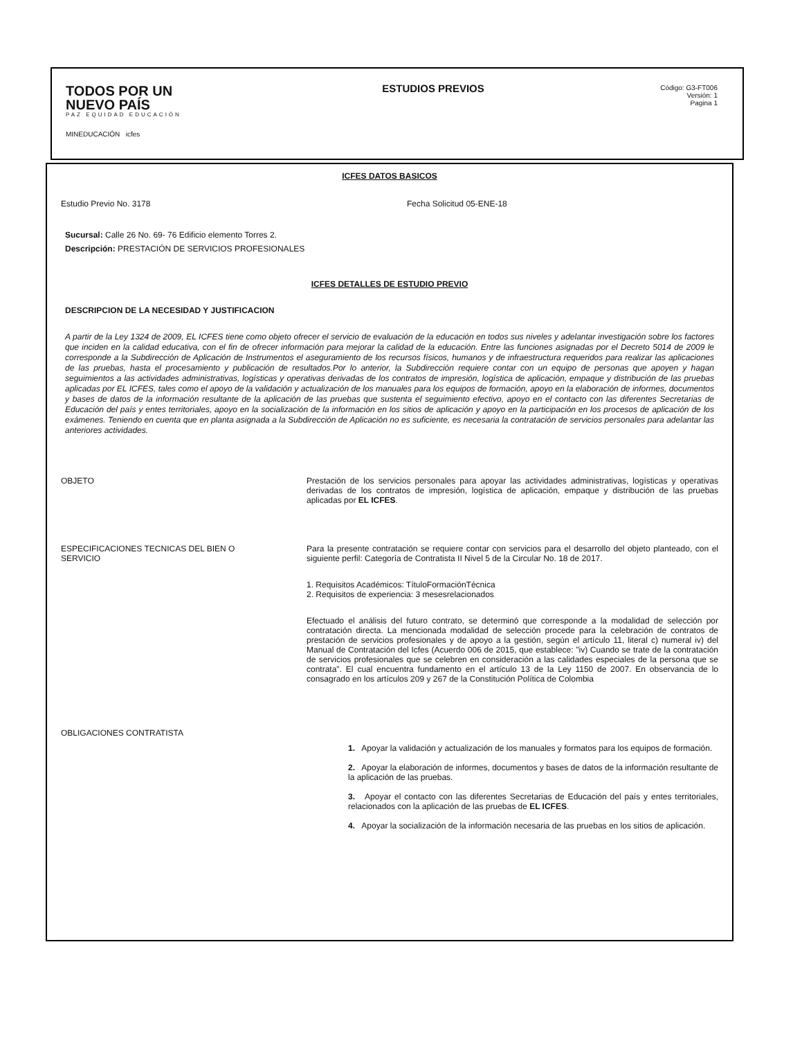TODOS POR UN
NUEVO PAÍS
PAZ EQUIDAD EDUCACIÓN
MINEDUCACIÓN icfes
ESTUDIOS PREVIOS
Código: G3-FT006
Versión: 1
Pagina 1
ICFES DATOS BASICOS
Estudio Previo No. 3178 Fecha Solicitud 05-ENE-18
Sucursal: Calle 26 No. 69- 76 Edificio elemento Torres 2.
Descripción: PRESTACIÓN DE SERVICIOS PROFESIONALES
ICFES DETALLES DE ESTUDIO PREVIO
DESCRIPCION DE LA NECESIDAD Y JUSTIFICACION
A partir de la Ley 1324 de 2009, EL ICFES tiene como objeto ofrecer el servicio de evaluación de la educación en todos sus niveles y adelantar investigación sobre los factores que inciden en la calidad educativa, con el fin de ofrecer información para mejorar la calidad de la educación. Entre las funciones asignadas por el Decreto 5014 de 2009 le corresponde a la Subdirección de Aplicación de Instrumentos el aseguramiento de los recursos físicos, humanos y de infraestructura requeridos para realizar las aplicaciones de las pruebas, hasta el procesamiento y publicación de resultados.Por lo anterior, la Subdirección requiere contar con un equipo de personas que apoyen y hagan seguimientos a las actividades administrativas, logísticas y operativas derivadas de los contratos de impresión, logística de aplicación, empaque y distribución de las pruebas aplicadas por EL ICFES, tales como el apoyo de la validación y actualización de los manuales para los equipos de formación, apoyo en la elaboración de informes, documentos y bases de datos de la información resultante de la aplicación de las pruebas que sustenta el seguimiento efectivo, apoyo en el contacto con las diferentes Secretarias de Educación del país y entes territoriales, apoyo en la socialización de la información en los sitios de aplicación y apoyo en la participación en los procesos de aplicación de los exámenes. Teniendo en cuenta que en planta asignada a la Subdirección de Aplicación no es suficiente, es necesaria la contratación de servicios personales para adelantar las anteriores actividades.
OBJETO Prestación de los servicios personales para apoyar las actividades administrativas, logísticas y operativas derivadas de los contratos de impresión, logística de aplicación, empaque y distribución de las pruebas aplicadas por EL ICFES.
ESPECIFICACIONES TECNICAS DEL BIEN O
SERVICIO
Para la presente contratación se requiere contar con servicios para el desarrollo del objeto planteado, con el siguiente perfil: Categoría de Contratista II Nivel 5 de la Circular No. 18 de 2017.
1. Requisitos Académicos: TítuloFormaciónTécnica
2. Requisitos de experiencia: 3 mesesrelacionados
Efectuado el análisis del futuro contrato, se determinó que corresponde a la modalidad de selección por contratación directa. La mencionada modalidad de selección procede para la celebración de contratos de prestación de servicios profesionales y de apoyo a la gestión, según el artículo 11, literal c) numeral iv) del Manual de Contratación del Icfes (Acuerdo 006 de 2015, que establece: "iv) Cuando se trate de la contratación de servicios profesionales que se celebren en consideración a las calidades especiales de la persona que se contrata". El cual encuentra fundamento en el artículo 13 de la Ley 1150 de 2007. En observancia de lo consagrado en los artículos 209 y 267 de la Constitución Política de Colombia
OBLIGACIONES CONTRATISTA
1. Apoyar la validación y actualización de los manuales y formatos para los equipos de formación.
2. Apoyar la elaboración de informes, documentos y bases de datos de la información resultante de la aplicación de las pruebas.
3. Apoyar el contacto con las diferentes Secretarias de Educación del país y entes territoriales, relacionados con la aplicación de las pruebas de EL ICFES.
4. Apoyar la socialización de la información necesaria de las pruebas en los sitios de aplicación.